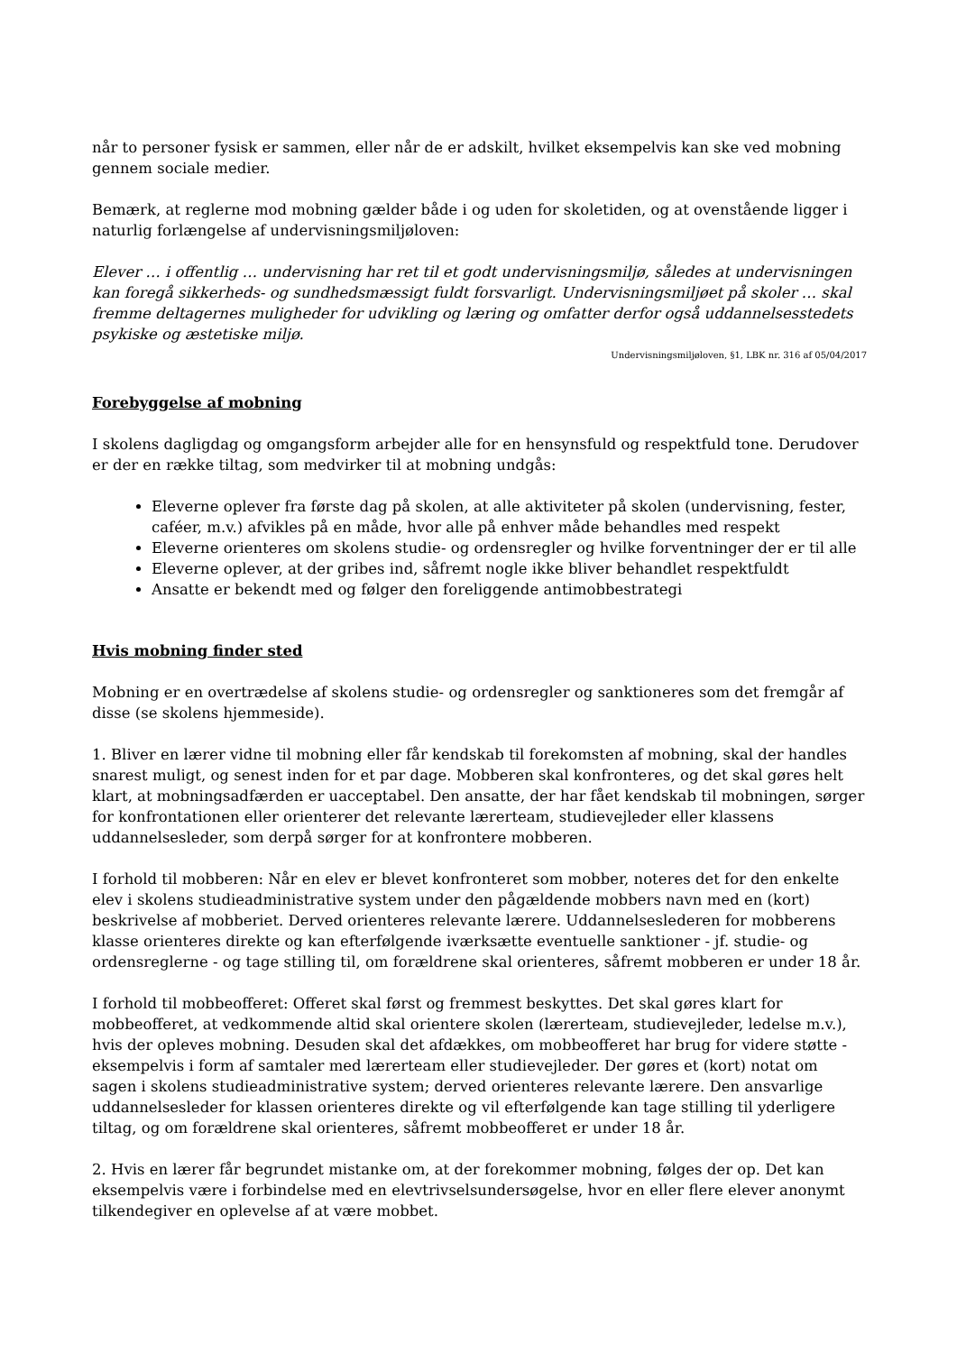når to personer fysisk er sammen, eller når de er adskilt, hvilket eksempelvis kan ske ved mobning gennem sociale medier.
Bemærk, at reglerne mod mobning gælder både i og uden for skoletiden, og at ovenstående ligger i naturlig forlængelse af undervisningsmiljøloven:
Elever … i offentlig … undervisning har ret til et godt undervisningsmiljø, således at undervisningen kan foregå sikkerheds- og sundhedsmæssigt fuldt forsvarligt. Undervisningsmiljøet på skoler … skal fremme deltagernes muligheder for udvikling og læring og omfatter derfor også uddannelsesstedets psykiske og æstetiske miljø.
Undervisningsmiljøloven, §1, LBK nr. 316 af 05/04/2017
Forebyggelse af mobning
I skolens dagligdag og omgangsform arbejder alle for en hensynsfuld og respektfuld tone. Derudover er der en række tiltag, som medvirker til at mobning undgås:
Eleverne oplever fra første dag på skolen, at alle aktiviteter på skolen (undervisning, fester, caféer, m.v.) afvikles på en måde, hvor alle på enhver måde behandles med respekt
Eleverne orienteres om skolens studie- og ordensregler og hvilke forventninger der er til alle
Eleverne oplever, at der gribes ind, såfremt nogle ikke bliver behandlet respektfuldt
Ansatte er bekendt med og følger den foreliggende antimobbestrategi
Hvis mobning finder sted
Mobning er en overtrædelse af skolens studie- og ordensregler og sanktioneres som det fremgår af disse (se skolens hjemmeside).
1. Bliver en lærer vidne til mobning eller får kendskab til forekomsten af mobning, skal der handles snarest muligt, og senest inden for et par dage. Mobberen skal konfronteres, og det skal gøres helt klart, at mobningsadfærden er uacceptabel. Den ansatte, der har fået kendskab til mobningen, sørger for konfrontationen eller orienterer det relevante lærerteam, studievejleder eller klassens uddannelsesleder, som derpå sørger for at konfrontere mobberen.
I forhold til mobberen: Når en elev er blevet konfronteret som mobber, noteres det for den enkelte elev i skolens studieadministrative system under den pågældende mobbers navn med en (kort) beskrivelse af mobberiet. Derved orienteres relevante lærere. Uddannelseslederen for mobberens klasse orienteres direkte og kan efterfølgende iværksætte eventuelle sanktioner - jf. studie- og ordensreglerne - og tage stilling til, om forældrene skal orienteres, såfremt mobberen er under 18 år.
I forhold til mobbeofferet: Offeret skal først og fremmest beskyttes. Det skal gøres klart for mobbeofferet, at vedkommende altid skal orientere skolen (lærerteam, studievejleder, ledelse m.v.), hvis der opleves mobning. Desuden skal det afdækkes, om mobbeofferet har brug for videre støtte - eksempelvis i form af samtaler med lærerteam eller studievejleder. Der gøres et (kort) notat om sagen i skolens studieadministrative system; derved orienteres relevante lærere. Den ansvarlige uddannelsesleder for klassen orienteres direkte og vil efterfølgende kan tage stilling til yderligere tiltag, og om forældrene skal orienteres, såfremt mobbeofferet er under 18 år.
2. Hvis en lærer får begrundet mistanke om, at der forekommer mobning, følges der op. Det kan eksempelvis være i forbindelse med en elevtrivselsundersøgelse, hvor en eller flere elever anonymt tilkendegiver en oplevelse af at være mobbet.